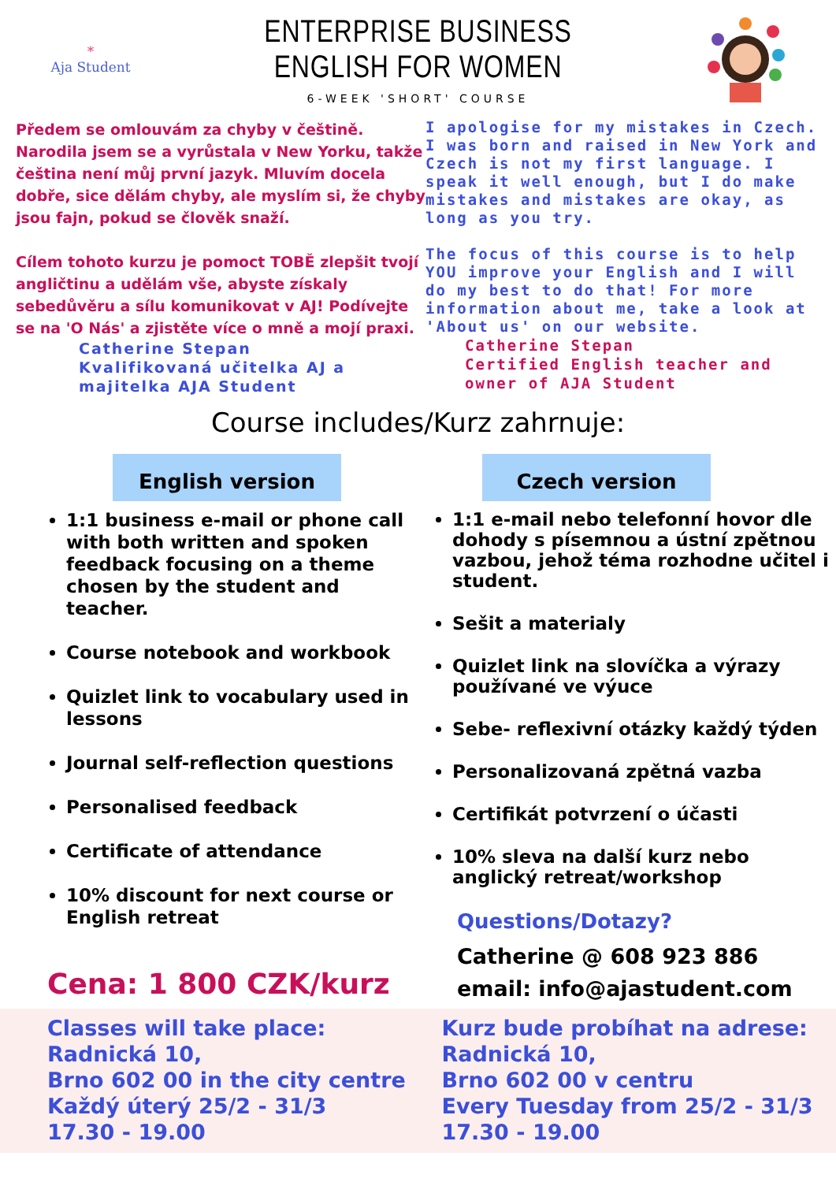*
Aja Student
ENTERPRISE BUSINESS ENGLISH FOR WOMEN
6-WEEK 'SHORT' COURSE
Předem se omlouvám za chyby v češtině. Narodila jsem se a vyrůstala v New Yorku, takže čeština není můj první jazyk. Mluvím docela dobře, sice dělám chyby, ale myslím si, že chyby jsou fajn, pokud se člověk snaží.
Cílem tohoto kurzu je pomoct TOBĚ zlepšit tvojí angličtinu a udělám vše, abyste získaly sebedůvěru a sílu komunikovat v AJ! Podívejte se na 'O Nás' a zjistěte více o mně a mojí praxi.
Catherine Stepan
Kvalifikovaná učitelka AJ a majitelka AJA Student
I apologise for my mistakes in Czech. I was born and raised in New York and Czech is not my first language. I speak it well enough, but I do make mistakes and mistakes are okay, as long as you try.
The focus of this course is to help YOU improve your English and I will do my best to do that! For more information about me, take a look at 'About us' on our website.
Catherine Stepan
Certified English teacher and owner of AJA Student
Course includes/Kurz zahrnuje:
English version
1:1 business e-mail or phone call with both written and spoken feedback focusing on a theme chosen by the student and teacher.
Course notebook and workbook
Quizlet link to vocabulary used in lessons
Journal self-reflection questions
Personalised feedback
Certificate of attendance
10% discount for next course or English retreat
Cena: 1 800 CZK/kurz
Czech version
1:1 e-mail nebo telefonní hovor dle dohody s písemnou a ústní zpětnou vazbou, jehož téma rozhodne učitel i student.
Sešit a materialy
Quizlet link na slovíčka a výrazy používané ve výuce
Sebe- reflexivní otázky každý týden
Personalizovaná zpětná vazba
Certifikát potvrzení o účasti
10% sleva na další kurz nebo anglický retreat/workshop
Questions/Dotazy?
Catherine @ 608 923 886
email: info@ajastudent.com
Classes will take place:
Radnická 10,
Brno 602 00 in the city centre
Každý úterý 25/2 - 31/3
17.30 - 19.00
Kurz bude probíhat na adrese:
Radnická 10,
Brno 602 00 v centru
Every Tuesday from 25/2 - 31/3
17.30 - 19.00